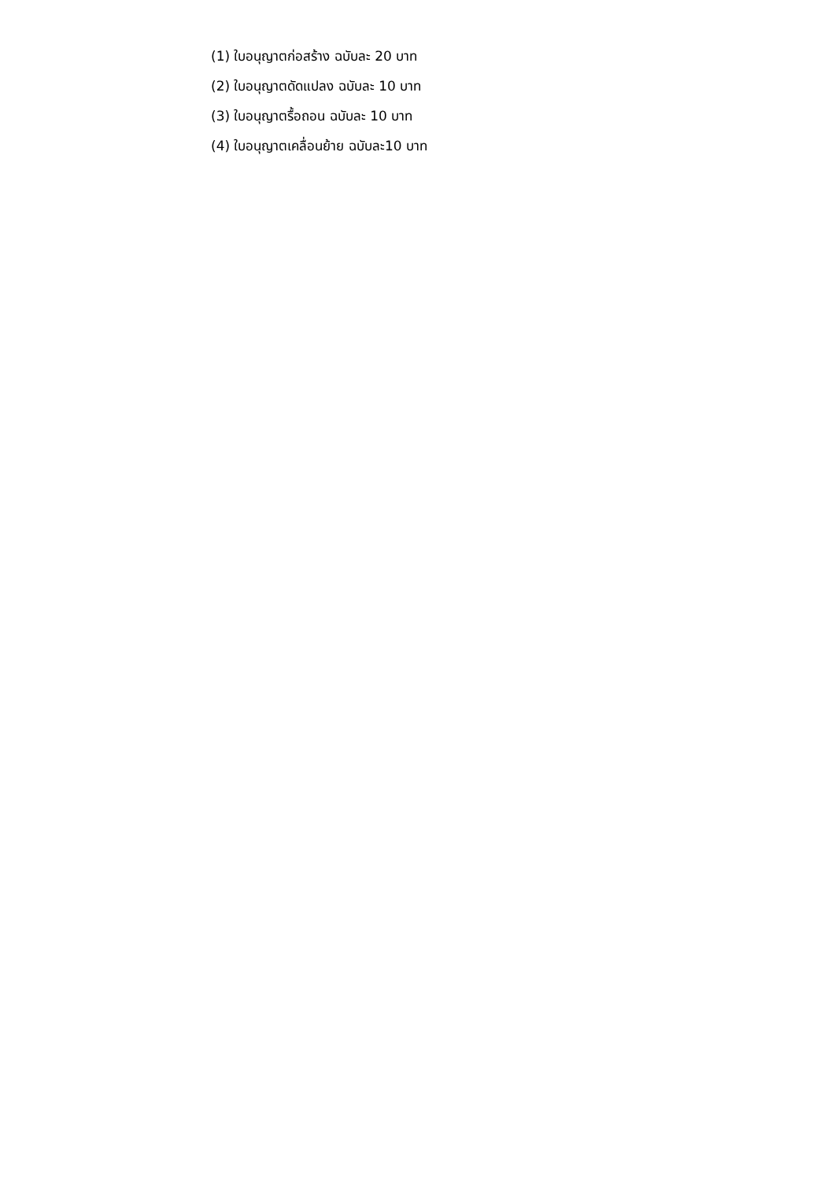(1) ใบอนุญาตก่อสร้าง ฉบับละ 20 บาท
(2) ใบอนุญาตดัดแปลง ฉบับละ 10 บาท
(3) ใบอนุญาตรื้อถอน ฉบับละ 10 บาท
(4) ใบอนุญาตเคลื่อนย้าย ฉบับละ10 บาท